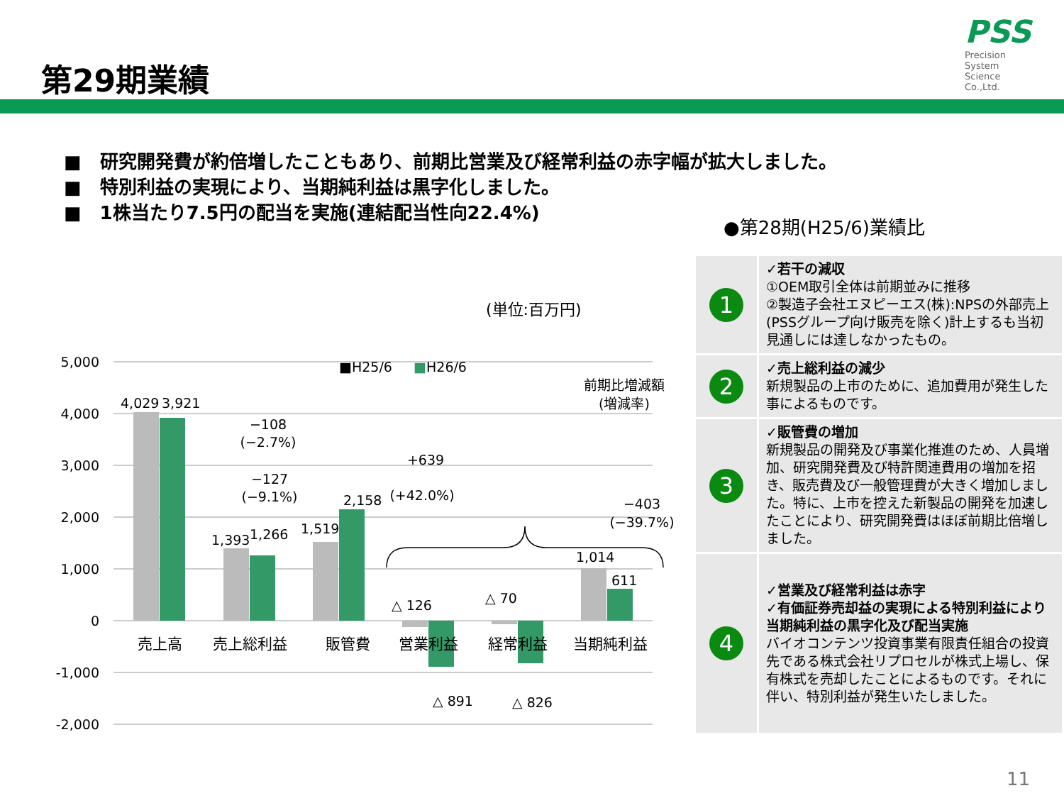第29期業績
PSS
Precision
System
Science
Co.,Ltd.
■　研究開発費が約倍増したこともあり、前期比営業及び経常利益の赤字幅が拡大しました。
■　特別利益の実現により、当期純利益は黒字化しました。
■　1株当たり7.5円の配当を実施(連結配当性向22.4%)
●第28期(H25/6)業績比
(単位:百万円)
5,000
4,000
3,000
2,000
1,000
0
-1,000
-2,000
4,029
3,921
1,393
1,266
1,519
2,158
△ 126
△ 70
△ 891
△ 826
1,014
611
売上高
売上総利益
販管費
営業利益
経常利益
当期純利益
■H25/6
■
H26/6
前期比増減額
(増減率)
−108
(−2.7%)
−127
(−9.1%)
+639
(+42.0%)
−403
(−39.7%)
| 1 | ✓若干の減収 ①OEM取引全体は前期並みに推移 ②製造子会社エヌピーエス(株):NPSの外部売上(PSSグループ向け販売を除く)計上するも当初見通しには達しなかったもの。 |
| 2 | ✓売上総利益の減少 新規製品の上市のために、追加費用が発生した事によるものです。 |
| 3 | ✓販管費の増加 新規製品の開発及び事業化推進のため、人員増加、研究開発費及び特許関連費用の増加を招き、販売費及び一般管理費が大きく増加しました。特に、上市を控えた新製品の開発を加速したことにより、研究開発費はほぼ前期比倍増しました。 |
| 4 | ✓営業及び経常利益は赤字 ✓有価証券売却益の実現による特別利益により当期純利益の黒字化及び配当実施 バイオコンテンツ投資事業有限責任組合の投資先である株式会社リプロセルが株式上場し、保有株式を売却したことによるものです。それに伴い、特別利益が発生いたしました。 |
11